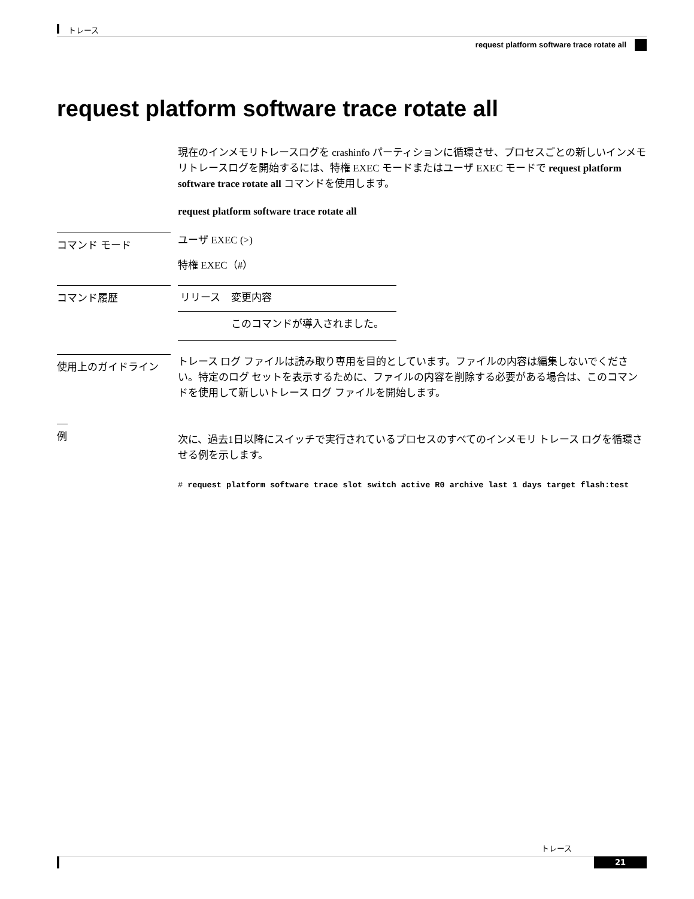トレース
request platform software trace rotate all
request platform software trace rotate all
現在のインメモリトレースログを crashinfo パーティションに循環させ、プロセスごとの新しいインメモリトレースログを開始するには、特権 EXEC モードまたはユーザ EXEC モードで request platform software trace rotate all コマンドを使用します。
request platform software trace rotate all
コマンド モード
ユーザ EXEC (>)
特権 EXEC（#）
コマンド履歴
| リリース | 変更内容 |
| --- | --- |
| | このコマンドが導入されました。 |
使用上のガイドライン
トレース ログ ファイルは読み取り専用を目的としています。ファイルの内容は編集しないでください。特定のログ セットを表示するために、ファイルの内容を削除する必要がある場合は、このコマンドを使用して新しいトレース ログ ファイルを開始します。
例
次に、過去1日以降にスイッチで実行されているプロセスのすべてのインメモリ トレース ログを循環させる例を示します。
# request platform software trace slot switch active R0 archive last 1 days target flash:test
トレース
21